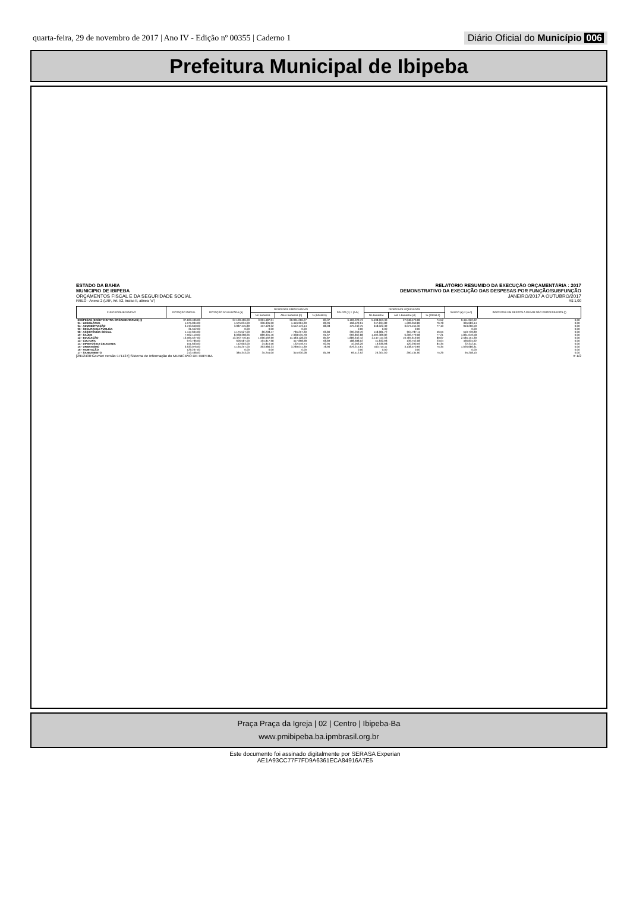quarta-feira, 29 de novembro de 2017 | Ano IV - Edição nº 00355 | Caderno 1 Diário Oficial do Município 006
Prefeitura Municipal de Ibipeba
ESTADO DA BAHIA
MUNICIPIO DE IBIPEBA
ORÇAMENTOS FISCAL E DA SEGURIDADE SOCIAL
RELATÓRIO RESUMIDO DA EXECUÇÃO ORÇAMENTÁRIA : 2017
DEMONSTRATIVO DA EXECUÇÃO DAS DESPESAS POR FUNÇÃO/SUBFUNÇÃO
JANEIRO/2017 A OUTUBRO/2017
RREO - Anexo 2 (LRF, Art. 52, inciso II, alinea "c") R$ 1,00
| FUNCAO/SUBFUNCAO | DOTAÇÃO INICIAL | DOTAÇÃO ATUALIZADA (a) | DESPESAS EMPENHADAS | | | SALDO (c) = (a-b) | DESPESAS LIQUIDADAS | | | SALDO (e) = (a-d) | INSCRITAS EM RESTOS A PAGAR NÃO PROCESSADOS (f) |
| --- | --- | --- | --- | --- | --- | --- | --- | --- | --- | --- | --- |
| | | | No Bimestre | Até o Bimestre (b) | % (b/total b) | | No Bimestre | Até o Bimestre (d) | % (d/total d) | | |
| DESPESAS (EXCETO INTRA-ORCAMENTARIAS) (I) | 37.100.496,00 | 37.100.496,00 | 3.391.487,01 | 30.931.266,27 | 83,37 | 6.169.229,73 | 5.538.663,33 | 27.648.573,08 | 74,52 | 9.451.922,92 | 0,00 |
| 01 - LEGISLATIVA | 1.575.034,00 | 1.575.034,00 | 306.335,00 | 1.416.904,39 | 89,96 | 158.129,61 | 247.834,89 | 1.209.350,86 | 76,78 | 365.683,14 | 0,00 |
| 04 - ADMINISTRAÇÃO | 3.743.640,00 | 3.987.415,89 | 157.429,32 | 3.512.173,14 | 88,08 | 475.242,75 | 648.022,39 | 3.074.155,30 | 77,10 | 913.260,59 | 0,00 |
| 06 - SEGURANÇA PÚBLICA | 31.552,00 | 0,00 | 0,00 | 0,00 | | 0,00 | 0,00 | 0,00 | | 0,00 | 0,00 |
| 08 - ASSISTÊNCIA SOCIAL | 1.117.604,00 | 1.175.527,00 | 86.208,47 | 785.257,30 | 66,80 | 390.269,70 | 148.981,72 | 664.787,11 | 56,55 | 510.739,89 | 0,00 |
| 10 - SAÚDE | 7.562.110,00 | 8.038.398,66 | 889.301,46 | 7.368.535,78 | 91,67 | 669.862,88 | 1.502.389,82 | 6.206.779,08 | 77,21 | 1.831.619,58 | 0,00 |
| 12 - EDUCAÇÃO | 13.595.527,00 | 13.372.770,45 | 1.096.592,99 | 11.483.128,03 | 85,87 | 1.889.642,42 | 2.147.117,33 | 10.787.619,06 | 80,67 | 2.585.151,39 | 0,00 |
| 13 - CULTURA | 973.786,00 | 606.587,00 | 164.817,98 | 417.898,98 | 68,89 | 188.688,02 | 41.832,98 | 139.752,08 | 23,04 | 466.834,92 | 0,00 |
| 14 - DIREITOS DA CIDADANIA | 151.663,00 | 142.603,00 | 24.810,56 | 132.549,74 | 92,95 | 10.053,26 | 19.636,98 | 120.290,59 | 84,35 | 22.312,41 | 0,00 |
| 15 - URBANISMO | 3.633.076,00 | 4.165.257,00 | 363.986,33 | 3.289.041,39 | 78,96 | 876.215,61 | 400.715,11 | 3.138.570,69 | 75,35 | 1.026.686,31 | 0,00 |
| 16 - HABITAÇÃO | 129.267,00 | 0,00 | 0,00 | 0,00 | | 0,00 | 0,00 | 0,00 | | 0,00 | 0,00 |
| 17 - SANEAMENTO | 213.468,00 | 385.343,00 | 35.254,00 | 315.930,08 | 81,99 | 69.412,92 | 26.307,00 | 290.134,90 | 75,29 | 95.208,10 | 0,00 |
[2912400:GovNet versão:171127] Sistema de Informação do MUNICIPIO DE IBIPEBA # 1/2
Praça Praça da Igreja | 02 | Centro | Ibipeba-Ba
www.pmibipeba.ba.ipmbrasil.org.br
Este documento foi assinado digitalmente por SERASA Experian
AE1A93CC77F7FD9A6361ECA84916A7E5